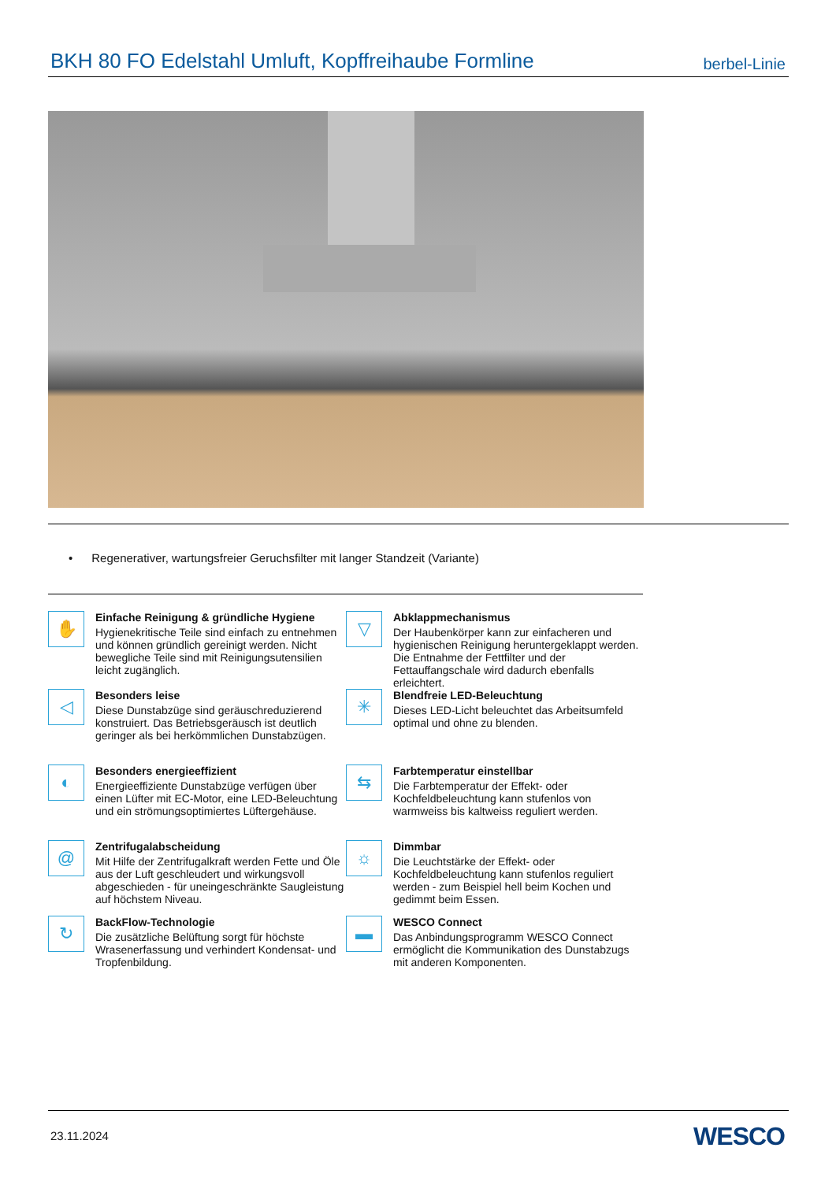BKH 80 FO Edelstahl Umluft, Kopffreihaube Formline
berbel-Linie
• Regenerativer, wartungsfreier Geruchsfilter mit langer Standzeit (Variante)
✋
Einfache Reinigung & gründliche Hygiene
Hygienekritische Teile sind einfach zu entnehmen und können gründlich gereinigt werden. Nicht bewegliche Teile sind mit Reinigungsutensilien leicht zugänglich.
▽
Abklappmechanismus
Der Haubenkörper kann zur einfacheren und hygienischen Reinigung heruntergeklappt werden. Die Entnahme der Fettfilter und der Fettauffangschale wird dadurch ebenfalls erleichtert.
◁
Besonders leise
Diese Dunstabzüge sind geräuschreduzierend konstruiert. Das Betriebsgeräusch ist deutlich geringer als bei herkömmlichen Dunstabzügen.
✳
Blendfreie LED-Beleuchtung
Dieses LED-Licht beleuchtet das Arbeitsumfeld optimal und ohne zu blenden.
◐
Besonders energieeffizient
Energieeffiziente Dunstabzüge verfügen über einen Lüfter mit EC-Motor, eine LED-Beleuchtung und ein strömungsoptimiertes Lüftergehäuse.
⇆
Farbtemperatur einstellbar
Die Farbtemperatur der Effekt- oder Kochfeldbeleuchtung kann stufenlos von warmweiss bis kaltweiss reguliert werden.
@
Zentrifugalabscheidung
Mit Hilfe der Zentrifugalkraft werden Fette und Öle aus der Luft geschleudert und wirkungsvoll abgeschieden - für uneingeschränkte Saugleistung auf höchstem Niveau.
☼
Dimmbar
Die Leuchtstärke der Effekt- oder Kochfeldbeleuchtung kann stufenlos reguliert werden - zum Beispiel hell beim Kochen und gedimmt beim Essen.
↻
BackFlow-Technologie
Die zusätzliche Belüftung sorgt für höchste Wrasenerfassung und verhindert Kondensat- und Tropfenbildung.
▬
WESCO Connect
Das Anbindungsprogramm WESCO Connect ermöglicht die Kommunikation des Dunstabzugs mit anderen Komponenten.
23.11.2024 WESCO